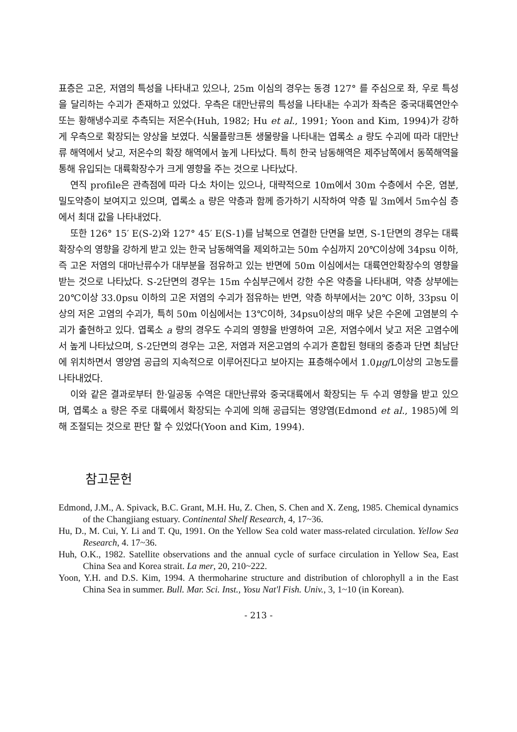표층은 고온, 저염의 특성을 나타내고 있으나, 25m 이심의 경우는 동경 127° 를 주심으로 좌, 우로 특성을 달리하는 수괴가 존재하고 있었다. 우측은 대만난류의 특성을 나타내는 수괴가 좌측은 중국대륙연안수 또는 황해냉수괴로 추측되는 저온수(Huh, 1982; Hu et al., 1991; Yoon and Kim, 1994)가 강하게 우측으로 확장되는 양상을 보였다. 식물플랑크톤 생물량을 나타내는 엽록소 a 량도 수괴에 따라 대만난류 해역에서 낮고, 저온수의 확장 해역에서 높게 나타났다. 특히 한국 남동해역은 제주남쪽에서 동쪽해역을 통해 유입되는 대륙확장수가 크게 영향을 주는 것으로 나타났다.
연직 profile은 관측점에 따라 다소 차이는 있으나, 대략적으로 10m에서 30m 수층에서 수온, 염분, 밀도약층이 보여지고 있으며, 엽록소 a 량은 약층과 함께 증가하기 시작하여 약층 밑 3m에서 5m수심 층에서 최대 값을 나타내었다.
또한 126° 15′ E(S-2)와 127° 45′ E(S-1)를 남북으로 연결한 단면을 보면, S-1단면의 경우는 대륙확장수의 영향을 강하게 받고 있는 한국 남동해역을 제외하고는 50m 수심까지 20℃이상에 34psu 이하, 즉 고온 저염의 대마난류수가 대부분을 점유하고 있는 반면에 50m 이심에서는 대륙연안확장수의 영향을 받는 것으로 나타났다. S-2단면의 경우는 15m 수심부근에서 강한 수온 약층을 나타내며, 약층 상부에는 20℃이상 33.0psu 이하의 고온 저염의 수괴가 점유하는 반면, 약층 하부에서는 20℃ 이하, 33psu 이상의 저온 고염의 수괴가, 특히 50m 이심에서는 13℃이하, 34psu이상의 매우 낮은 수온에 고염분의 수괴가 출현하고 있다. 엽록소 a 량의 경우도 수괴의 영향을 반영하여 고온, 저염수에서 낮고 저온 고염수에서 높게 나타났으며, S-2단면의 경우는 고온, 저염과 저온고염의 수괴가 혼합된 형태의 중층과 단면 최남단에 위치하면서 영양염 공급의 지속적으로 이루어진다고 보아지는 표층해수에서 1.0μg/L이상의 고농도를 나타내었다.
이와 같은 결과로부터 한·일공동 수역은 대만난류와 중국대륙에서 확장되는 두 수괴 영향을 받고 있으며, 엽록소 a 량은 주로 대륙에서 확장되는 수괴에 의해 공급되는 영양염(Edmond et al., 1985)에 의해 조절되는 것으로 판단 할 수 있었다(Yoon and Kim, 1994).
참고문헌
Edmond, J.M., A. Spivack, B.C. Grant, M.H. Hu, Z. Chen, S. Chen and X. Zeng, 1985. Chemical dynamics of the Changjiang estuary. Continental Shelf Research, 4, 17~36.
Hu, D., M. Cui, Y. Li and T. Qu, 1991. On the Yellow Sea cold water mass-related circulation. Yellow Sea Research, 4. 17~36.
Huh, O.K., 1982. Satellite observations and the annual cycle of surface circulation in Yellow Sea, East China Sea and Korea strait. La mer, 20, 210~222.
Yoon, Y.H. and D.S. Kim, 1994. A thermoharine structure and distribution of chlorophyll a in the East China Sea in summer. Bull. Mar. Sci. Inst., Yosu Nat'l Fish. Univ., 3, 1~10 (in Korean).
- 213 -